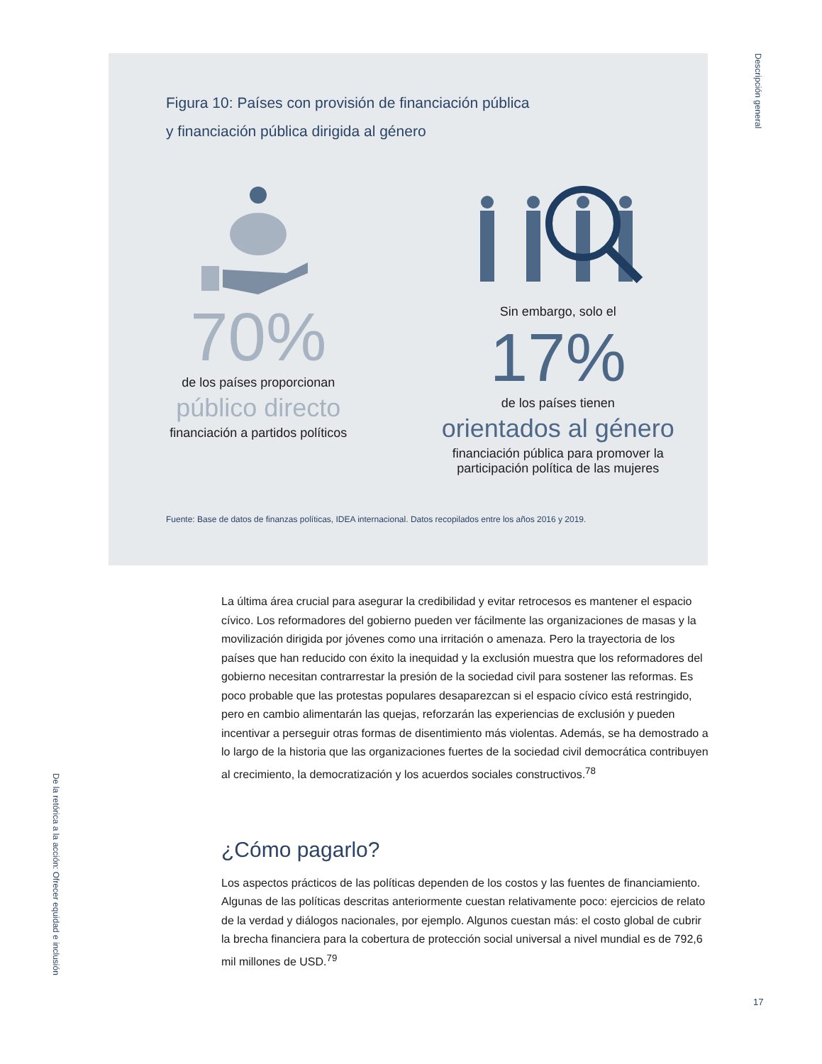Descripción general
De la retórica a la acción: Ofrecer equidad e inclusión
Figura 10: Países con provisión de financiación pública
y financiación pública dirigida al género
70%
de los países proporcionan
público directo
financiación a partidos políticos
Sin embargo, solo el
17%
de los países tienen
orientados al género
financiación pública para promover la
participación política de las mujeres
Fuente: Base de datos de finanzas políticas, IDEA internacional. Datos recopilados entre los años 2016 y 2019.
La última área crucial para asegurar la credibilidad y evitar retrocesos es mantener el espacio cívico. Los reformadores del gobierno pueden ver fácilmente las organizaciones de masas y la movilización dirigida por jóvenes como una irritación o amenaza. Pero la trayectoria de los países que han reducido con éxito la inequidad y la exclusión muestra que los reformadores del gobierno necesitan contrarrestar la presión de la sociedad civil para sostener las reformas. Es poco probable que las protestas populares desaparezcan si el espacio cívico está restringido, pero en cambio alimentarán las quejas, reforzarán las experiencias de exclusión y pueden incentivar a perseguir otras formas de disentimiento más violentas. Además, se ha demostrado a lo largo de la historia que las organizaciones fuertes de la sociedad civil democrática contribuyen al crecimiento, la democratización y los acuerdos sociales constructivos.<sup>78</sup>
¿Cómo pagarlo?
Los aspectos prácticos de las políticas dependen de los costos y las fuentes de financiamiento. Algunas de las políticas descritas anteriormente cuestan relativamente poco: ejercicios de relato de la verdad y diálogos nacionales, por ejemplo. Algunos cuestan más: el costo global de cubrir la brecha financiera para la cobertura de protección social universal a nivel mundial es de 792,6 mil millones de USD.<sup>79</sup>
17